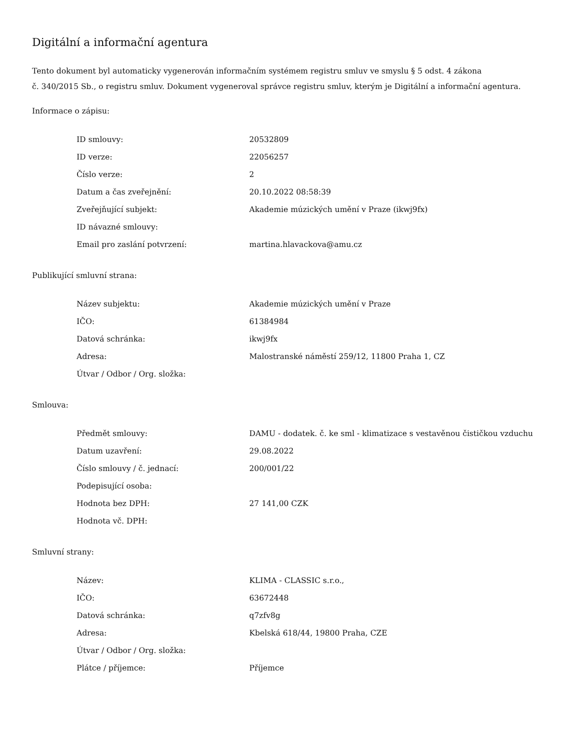Digitální a informační agentura
Tento dokument byl automaticky vygenerován informačním systémem registru smluv ve smyslu § 5 odst. 4 zákona
č. 340/2015 Sb., o registru smluv. Dokument vygeneroval správce registru smluv, kterým je Digitální a informační agentura.
Informace o zápisu:
| ID smlouvy: | 20532809 |
| ID verze: | 22056257 |
| Číslo verze: | 2 |
| Datum a čas zveřejnění: | 20.10.2022 08:58:39 |
| Zveřejňující subjekt: | Akademie múzických umění v Praze (ikwj9fx) |
| ID návazné smlouvy: | |
| Email pro zaslání potvrzení: | martina.hlavackova@amu.cz |
Publikující smluvní strana:
| Název subjektu: | Akademie múzických umění v Praze |
| IČO: | 61384984 |
| Datová schránka: | ikwj9fx |
| Adresa: | Malostranské náměstí 259/12, 11800 Praha 1, CZ |
| Útvar / Odbor / Org. složka: | |
Smlouva:
| Předmět smlouvy: | DAMU - dodatek. č. ke sml - klimatizace s vestavěnou čističkou vzduchu |
| Datum uzavření: | 29.08.2022 |
| Číslo smlouvy / č. jednací: | 200/001/22 |
| Podepisující osoba: | |
| Hodnota bez DPH: | 27 141,00 CZK |
| Hodnota vč. DPH: | |
Smluvní strany:
| Název: | KLIMA - CLASSIC s.r.o., |
| IČO: | 63672448 |
| Datová schránka: | q7zfv8g |
| Adresa: | Kbelská 618/44, 19800 Praha, CZE |
| Útvar / Odbor / Org. složka: | |
| Plátce / příjemce: | Příjemce |